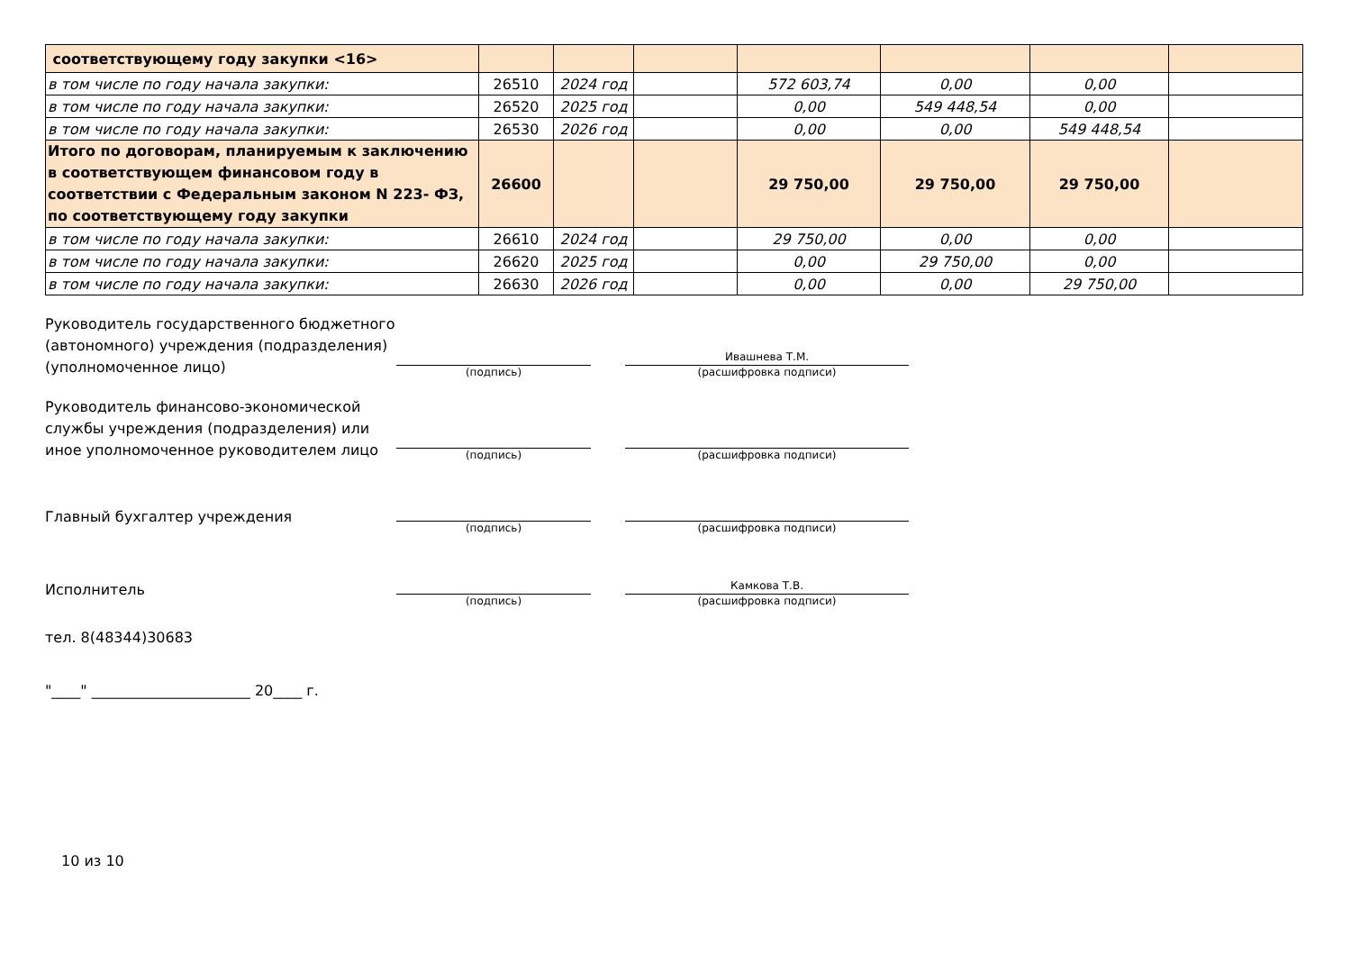| соответствующему году закупки <16> | | | | | | | |
| в том числе по году начала закупки: | 26510 | 2024 год | | 572 603,74 | 0,00 | 0,00 | |
| в том числе по году начала закупки: | 26520 | 2025 год | | 0,00 | 549 448,54 | 0,00 | |
| в том числе по году начала закупки: | 26530 | 2026 год | | 0,00 | 0,00 | 549 448,54 | |
| Итого по договорам, планируемым к заключению в соответствующем финансовом году в соответствии с Федеральным законом N 223- ФЗ, по соответствующему году закупки | 26600 | | | 29 750,00 | 29 750,00 | 29 750,00 | |
| в том числе по году начала закупки: | 26610 | 2024 год | | 29 750,00 | 0,00 | 0,00 | |
| в том числе по году начала закупки: | 26620 | 2025 год | | 0,00 | 29 750,00 | 0,00 | |
| в том числе по году начала закупки: | 26630 | 2026 год | | 0,00 | 0,00 | 29 750,00 | |
Руководитель государственного бюджетного (автономного) учреждения (подразделения) (уполномоченное лицо)
(подпись)
Ивашнева Т.М.
(расшифровка подписи)
Руководитель финансово-экономической службы учреждения (подразделения) или иное уполномоченное руководителем лицо
(подпись) (расшифровка подписи)
Главный бухгалтер учреждения
(подпись) (расшифровка подписи)
Исполнитель
(подпись)
Камкова Т.В.
(расшифровка подписи)
тел. 8(48344)30683
"____" ______________________ 20____ г.
10 из 10